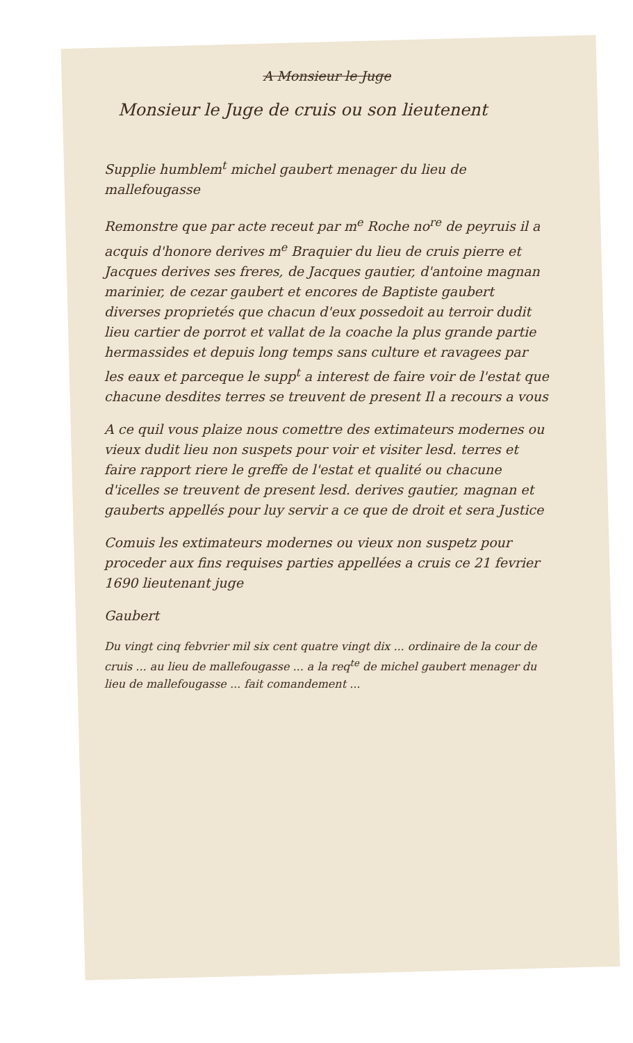A Monsieur le Juge
Monsieur le Juge de cruis ou son lieutenent
Supplie humblem<sup>t</sup> michel gaubert menager du lieu de mallefougasse
Remonstre que par acte receut par m<sup>e</sup> Roche no<sup>re</sup> de peyruis il a acquis d'honore derives m<sup>e</sup> Braquier du lieu de cruis pierre et Jacques derives ses freres, de Jacques gautier, d'antoine magnan marinier, de cezar gaubert et encores de Baptiste gaubert diverses proprietés que chacun d'eux possedoit au terroir dudit lieu cartier de porrot et vallat de la coache la plus grande partie hermassides et depuis long temps sans culture et ravagees par les eaux et parceque le supp<sup>t</sup> a interest de faire voir de l'estat que chacune desdites terres se treuvent de present Il a recours a vous
A ce quil vous plaize nous comettre des extimateurs modernes ou vieux dudit lieu non suspets pour voir et visiter lesd. terres et faire rapport riere le greffe de l'estat et qualité ou chacune d'icelles se treuvent de present lesd. derives gautier, magnan et gauberts appellés pour luy servir a ce que de droit et sera Justice
Comuis les extimateurs modernes ou vieux non suspetz pour proceder aux fins requises parties appellées a cruis ce 21 fevrier 1690 lieutenant juge
Gaubert
Du vingt cinq febvrier mil six cent quatre vingt dix ... ordinaire de la cour de cruis ... au lieu de mallefougasse ... a la req<sup>te</sup> de michel gaubert menager du lieu de mallefougasse ... fait comandement ...